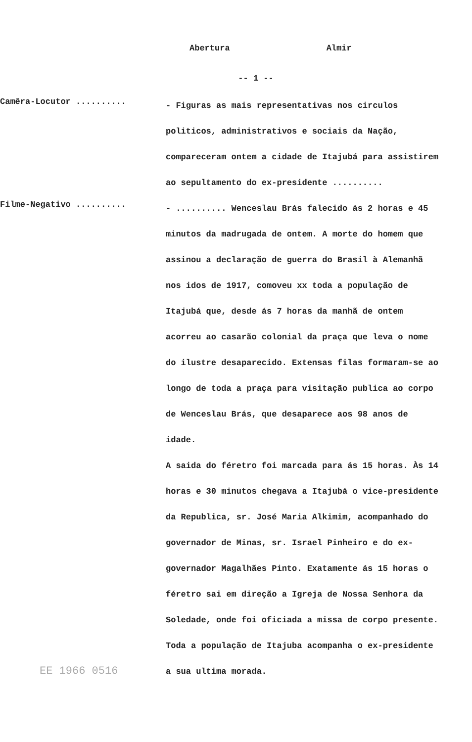Abertura Almir
-- 1 --
Camêra-Locutor ..........
- Figuras as mais representativas nos circulos politicos, administrativos e sociais da Nação, compareceram ontem a cidade de Itajubá para assistirem ao sepultamento do ex-presidente ..........
Filme-Negativo ..........
- .......... Wenceslau Brás falecido ás 2 horas e 45 minutos da madrugada de ontem. A morte do homem que assinou a declaração de guerra do Brasil à Alemanhã nos idos de 1917, comoveu xx toda a população de Itajubá que, desde ás 7 horas da manhã de ontem acorreu ao casarão colonial da praça que leva o nome do ilustre desaparecido. Extensas filas formaram-se ao longo de toda a praça para visitação publica ao corpo de Wenceslau Brás, que desaparece aos 98 anos de idade.
A saida do féretro foi marcada para ás 15 horas. Às 14 horas e 30 minutos chegava a Itajubá o vice-presidente da Republica, sr. José Maria Alkimim, acompanhado do governador de Minas, sr. Israel Pinheiro e do ex-governador Magalhães Pinto. Exatamente ás 15 horas o féretro sai em direção a Igreja de Nossa Senhora da Soledade, onde foi oficiada a missa de corpo presente. Toda a população de Itajuba acompanha o ex-presidente a sua ultima morada.
EE 1966 0516